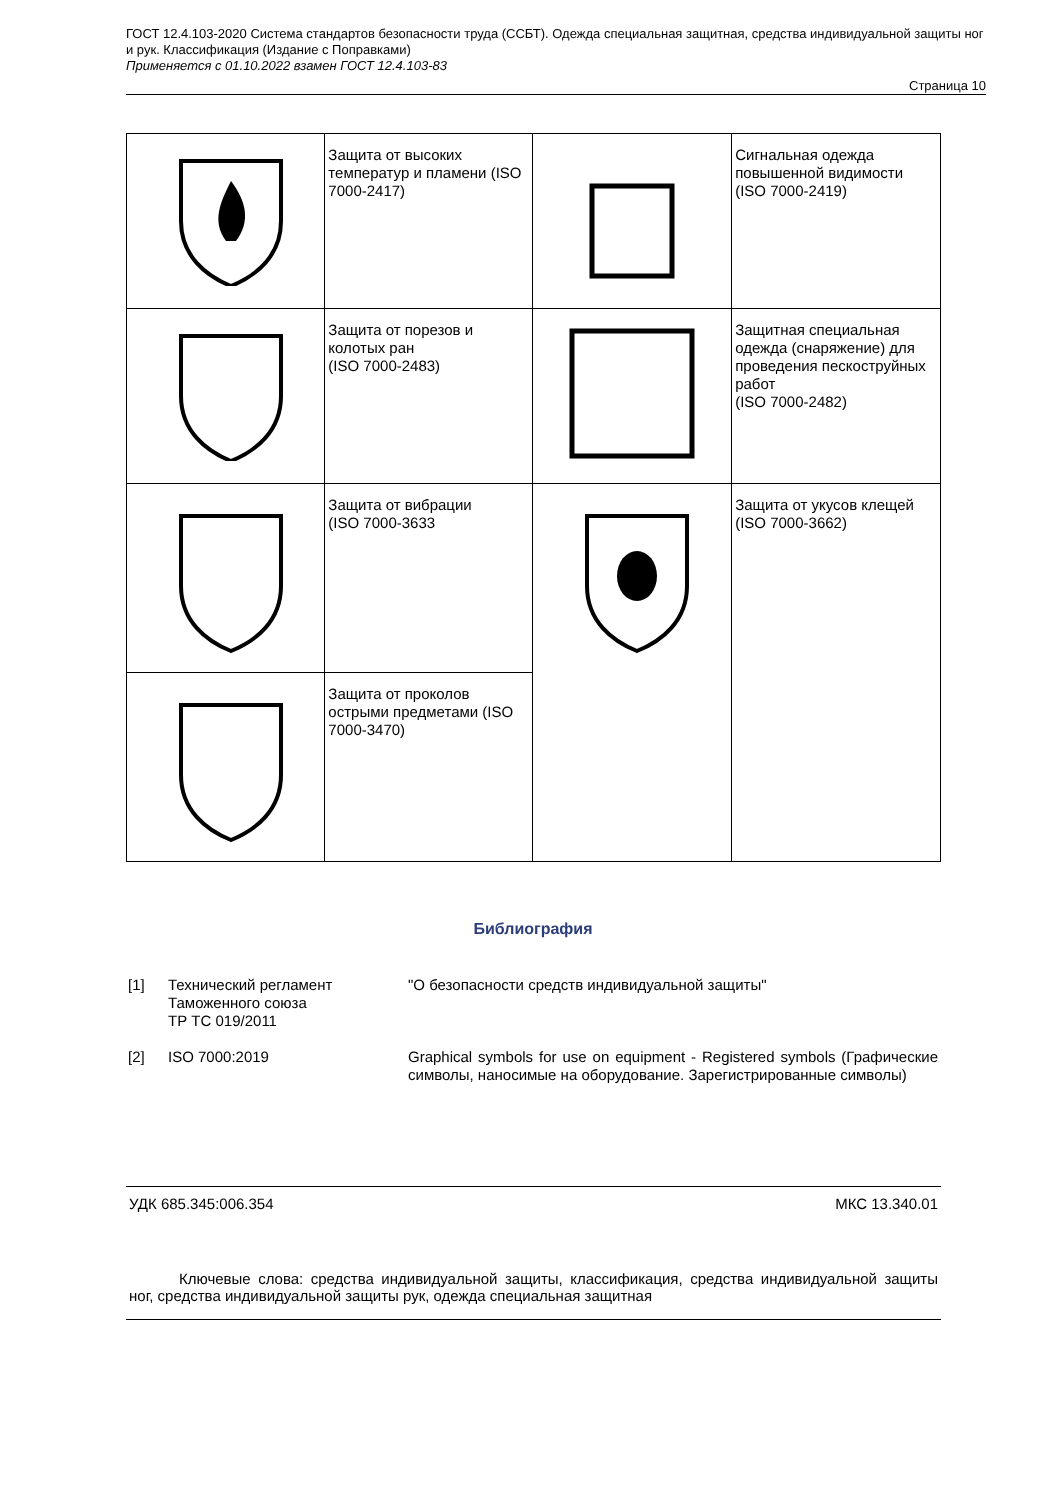ГОСТ 12.4.103-2020 Система стандартов безопасности труда (ССБТ). Одежда специальная защитная, средства индивидуальной защиты ног и рук. Классификация (Издание с Поправками)
Применяется с 01.10.2022 взамен ГОСТ 12.4.103-83
Страница 10
| | Защита от высоких температур и пламени (ISO 7000-2417) | | Сигнальная одежда повышенной видимости (ISO 7000-2419) |
| | Защита от порезов и колотых ран (ISO 7000-2483) | | Защитная специальная одежда (снаряжение) для проведения пескоструйных работ (ISO 7000-2482) |
| | Защита от вибрации (ISO 7000-3633 | | Защита от укусов клещей (ISO 7000-3662) |
| | Защита от проколов острыми предметами (ISO 7000-3470) | | |
Библиография
[1] Технический регламент Таможенного союза
ТР ТС 019/2011
"О безопасности средств индивидуальной защиты"
[2] ISO 7000:2019 Graphical symbols for use on equipment - Registered symbols (Графические символы, наносимые на оборудование. Зарегистрированные символы)
УДК 685.345:006.354 МКС 13.340.01
Ключевые слова: средства индивидуальной защиты, классификация, средства индивидуальной защиты ног, средства индивидуальной защиты рук, одежда специальная защитная